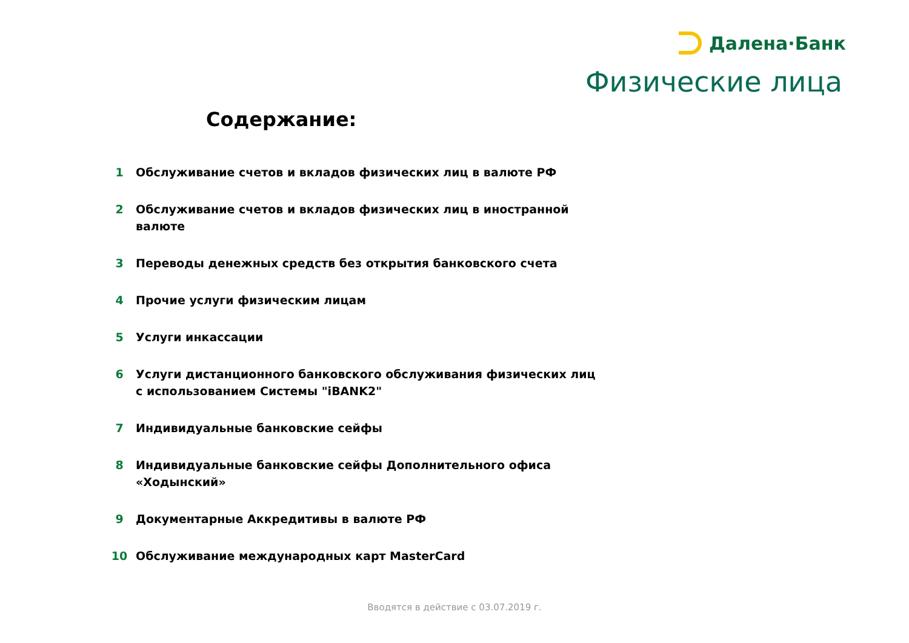Далена·Банк
Физические лица
Содержание:
1 Обслуживание счетов и вкладов физических лиц в валюте РФ
2 Обслуживание счетов и вкладов физических лиц в иностранной валюте
3 Переводы денежных средств без открытия банковского счета
4 Прочие услуги физическим лицам
5 Услуги инкассации
6 Услуги дистанционного банковского обслуживания физических лиц с использованием Системы "iBANK2"
7 Индивидуальные банковские сейфы
8 Индивидуальные банковские сейфы Дополнительного офиса «Ходынский»
9 Документарные Аккредитивы в валюте РФ
10 Обслуживание международных карт MasterCard
Вводятся в действие с 03.07.2019 г.